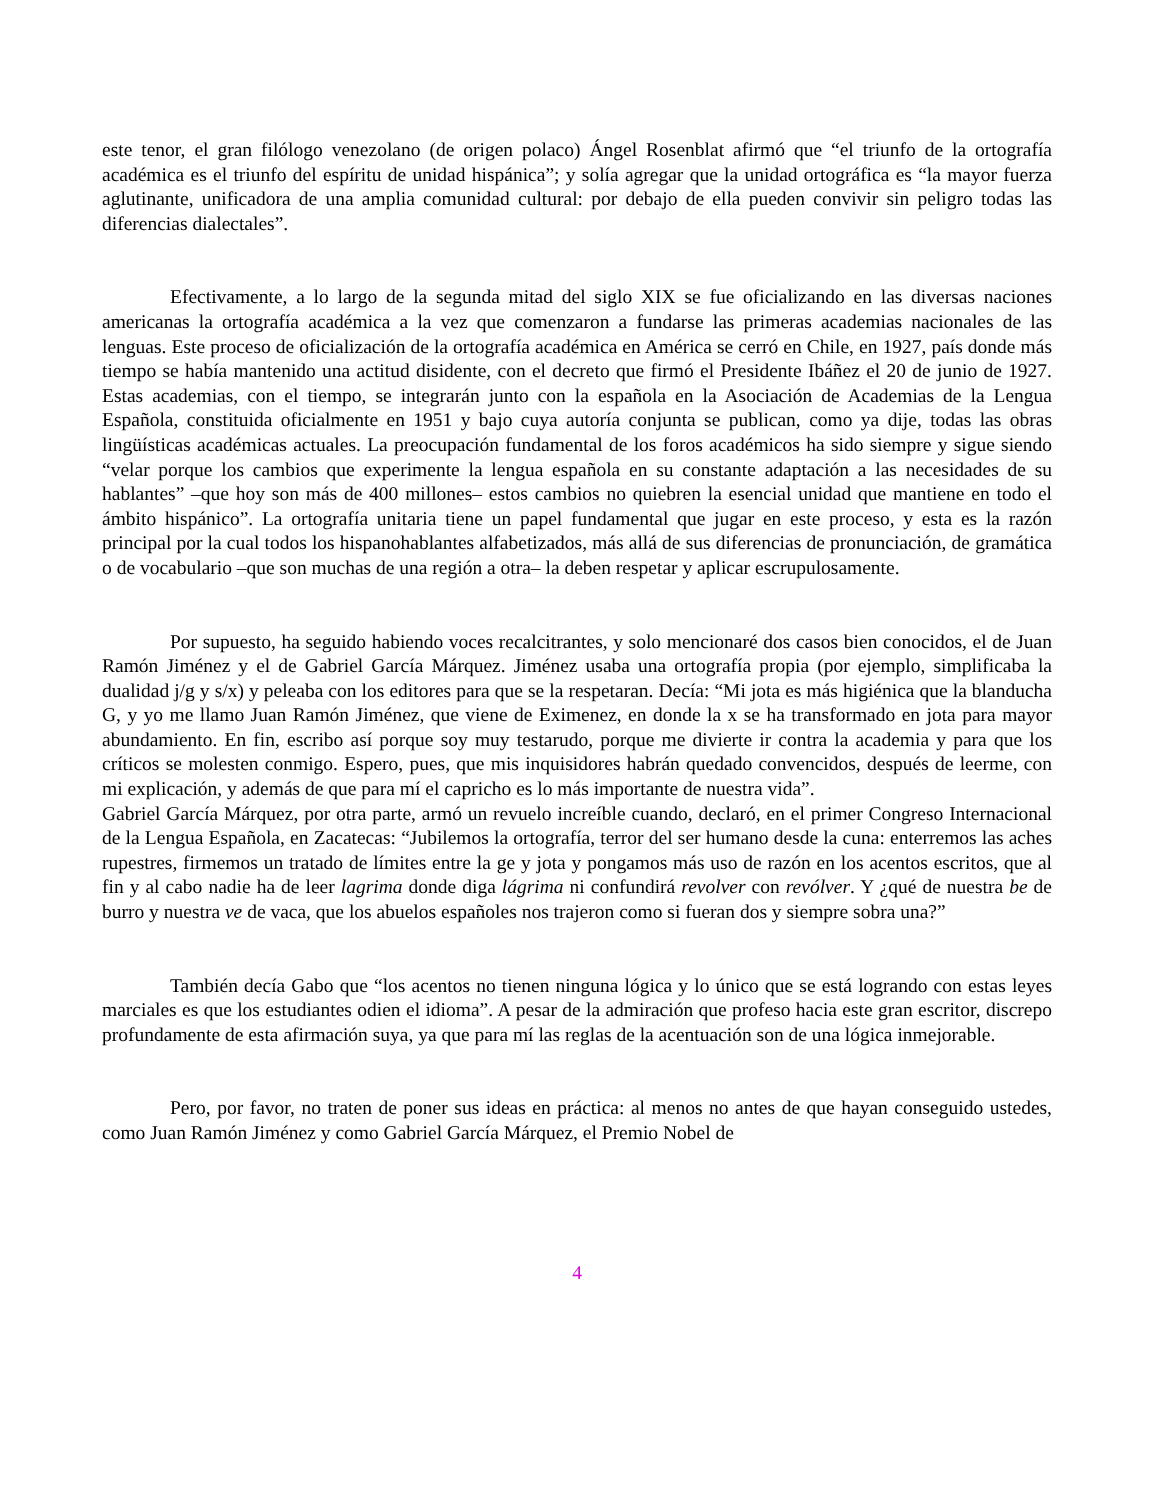este tenor, el gran filólogo venezolano (de origen polaco) Ángel Rosenblat afirmó que “el triunfo de la ortografía académica es el triunfo del espíritu de unidad hispánica”; y solía agregar que la unidad ortográfica es “la mayor fuerza aglutinante, unificadora de una amplia comunidad cultural: por debajo de ella pueden convivir sin peligro todas las diferencias dialectales”.
Efectivamente, a lo largo de la segunda mitad del siglo XIX se fue oficializando en las diversas naciones americanas la ortografía académica a la vez que comenzaron a fundarse las primeras academias nacionales de las lenguas. Este proceso de oficialización de la ortografía académica en América se cerró en Chile, en 1927, país donde más tiempo se había mantenido una actitud disidente, con el decreto que firmó el Presidente Ibáñez el 20 de junio de 1927. Estas academias, con el tiempo, se integrarán junto con la española en la Asociación de Academias de la Lengua Española, constituida oficialmente en 1951 y bajo cuya autoría conjunta se publican, como ya dije, todas las obras lingüísticas académicas actuales. La preocupación fundamental de los foros académicos ha sido siempre y sigue siendo “velar porque los cambios que experimente la lengua española en su constante adaptación a las necesidades de su hablantes” –que hoy son más de 400 millones– estos cambios no quiebren la esencial unidad que mantiene en todo el ámbito hispánico”. La ortografía unitaria tiene un papel fundamental que jugar en este proceso, y esta es la razón principal por la cual todos los hispanohablantes alfabetizados, más allá de sus diferencias de pronunciación, de gramática o de vocabulario –que son muchas de una región a otra– la deben respetar y aplicar escrupulosamente.
Por supuesto, ha seguido habiendo voces recalcitrantes, y solo mencionaré dos casos bien conocidos, el de Juan Ramón Jiménez y el de Gabriel García Márquez. Jiménez usaba una ortografía propia (por ejemplo, simplificaba la dualidad j/g y s/x) y peleaba con los editores para que se la respetaran. Decía: “Mi jota es más higiénica que la blanducha G, y yo me llamo Juan Ramón Jiménez, que viene de Eximenez, en donde la x se ha transformado en jota para mayor abundamiento. En fin, escribo así porque soy muy testarudo, porque me divierte ir contra la academia y para que los críticos se molesten conmigo. Espero, pues, que mis inquisidores habrán quedado convencidos, después de leerme, con mi explicación, y además de que para mí el capricho es lo más importante de nuestra vida”.
Gabriel García Márquez, por otra parte, armó un revuelo increíble cuando, declaró, en el primer Congreso Internacional de la Lengua Española, en Zacatecas: “Jubilemos la ortografía, terror del ser humano desde la cuna: enterremos las aches rupestres, firmemos un tratado de límites entre la ge y jota y pongamos más uso de razón en los acentos escritos, que al fin y al cabo nadie ha de leer lagrima donde diga lágrima ni confundirá revolver con revólver. Y ¿qué de nuestra be de burro y nuestra ve de vaca, que los abuelos españoles nos trajeron como si fueran dos y siempre sobra una?”
También decía Gabo que “los acentos no tienen ninguna lógica y lo único que se está logrando con estas leyes marciales es que los estudiantes odien el idioma”. A pesar de la admiración que profeso hacia este gran escritor, discrepo profundamente de esta afirmación suya, ya que para mí las reglas de la acentuación son de una lógica inmejorable.
Pero, por favor, no traten de poner sus ideas en práctica: al menos no antes de que hayan conseguido ustedes, como Juan Ramón Jiménez y como Gabriel García Márquez, el Premio Nobel de
4